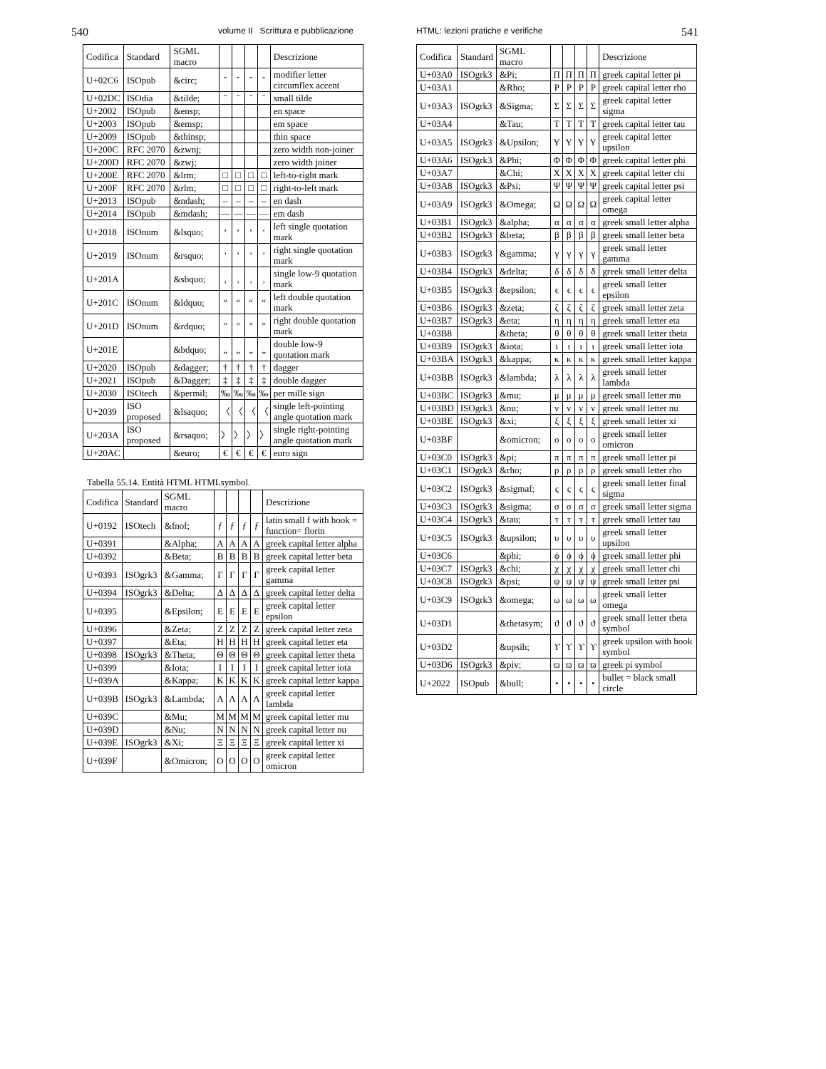540 volume II Scrittura e pubblicazione
| Codifica | Standard | SGML macro | | | | | Descrizione |
| --- | --- | --- | --- | --- | --- | --- | --- |
| U+02C6 | ISOpub | &circ; | ˆ | ˆ | ˆ | ˆ | modifier letter circumflex accent |
| U+02DC | ISOdia | &tilde; | ˜ | ˜ | ˜ | ˜ | small tilde |
| U+2002 | ISOpub | &ensp; | | | | | en space |
| U+2003 | ISOpub | &emsp; | | | | | em space |
| U+2009 | ISOpub | &thinsp; | | | | | thin space |
| U+200C | RFC 2070 | &zwnj; | | | | | zero width non-joiner |
| U+200D | RFC 2070 | &zwj; | | | | | zero width joiner |
| U+200E | RFC 2070 | &lrm; | □ | □ | □ | □ | left-to-right mark |
| U+200F | RFC 2070 | &rlm; | □ | □ | □ | □ | right-to-left mark |
| U+2013 | ISOpub | &ndash; | – | – | – | – | en dash |
| U+2014 | ISOpub | &mdash; | — | — | — | — | em dash |
| U+2018 | ISOnum | &lsquo; | ‘ | ‘ | ‘ | ‘ | left single quotation mark |
| U+2019 | ISOnum | &rsquo; | ’ | ’ | ’ | ’ | right single quotation mark |
| U+201A | | &sbquo; | ‚ | ‚ | ‚ | ‚ | single low-9 quotation mark |
| U+201C | ISOnum | &ldquo; | “ | “ | “ | “ | left double quotation mark |
| U+201D | ISOnum | &rdquo; | ” | ” | ” | ” | right double quotation mark |
| U+201E | | &bdquo; | „ | „ | „ | „ | double low-9 quotation mark |
| U+2020 | ISOpub | &dagger; | † | † | † | † | dagger |
| U+2021 | ISOpub | &Dagger; | ‡ | ‡ | ‡ | ‡ | double dagger |
| U+2030 | ISOtech | &permil; | ‰ | ‰ | ‰ | ‰ | per mille sign |
| U+2039 | ISO proposed | &lsaquo; | 〈 | 〈 | 〈 | 〈 | single left-pointing angle quotation mark |
| U+203A | ISO proposed | &rsaquo; | 〉 | 〉 | 〉 | 〉 | single right-pointing angle quotation mark |
| U+20AC | | &euro; | € | € | € | € | euro sign |
Tabella 55.14. Entità HTML HTMLsymbol.
| Codifica | Standard | SGML macro | | | | | Descrizione |
| --- | --- | --- | --- | --- | --- | --- | --- |
| U+0192 | ISOtech | &fnof; | ƒ | ƒ | ƒ | ƒ | latin small f with hook = function= florin |
| U+0391 | | &Alpha; | A | A | A | A | greek capital letter alpha |
| U+0392 | | &Beta; | B | B | B | B | greek capital letter beta |
| U+0393 | ISOgrk3 | &Gamma; | Γ | Γ | Γ | Γ | greek capital letter gamma |
| U+0394 | ISOgrk3 | &Delta; | Δ | Δ | Δ | Δ | greek capital letter delta |
| U+0395 | | &Epsilon; | E | E | E | E | greek capital letter epsilon |
| U+0396 | | &Zeta; | Z | Z | Z | Z | greek capital letter zeta |
| U+0397 | | &Eta; | H | H | H | H | greek capital letter eta |
| U+0398 | ISOgrk3 | &Theta; | Θ | Θ | Θ | Θ | greek capital letter theta |
| U+0399 | | &Iota; | I | I | I | I | greek capital letter iota |
| U+039A | | &Kappa; | K | K | K | K | greek capital letter kappa |
| U+039B | ISOgrk3 | &Lambda; | Λ | Λ | Λ | Λ | greek capital letter lambda |
| U+039C | | &Mu; | M | M | M | M | greek capital letter mu |
| U+039D | | &Nu; | N | N | N | N | greek capital letter nu |
| U+039E | ISOgrk3 | &Xi; | Ξ | Ξ | Ξ | Ξ | greek capital letter xi |
| U+039F | | &Omicron; | O | O | O | O | greek capital letter omicron |
HTML: lezioni pratiche e verifiche 541
| Codifica | Standard | SGML macro | | | | | Descrizione |
| --- | --- | --- | --- | --- | --- | --- | --- |
| U+03A0 | ISOgrk3 | &Pi; | Π | Π | Π | Π | greek capital letter pi |
| U+03A1 | | &Rho; | P | P | P | P | greek capital letter rho |
| U+03A3 | ISOgrk3 | &Sigma; | Σ | Σ | Σ | Σ | greek capital letter sigma |
| U+03A4 | | &Tau; | T | T | T | T | greek capital letter tau |
| U+03A5 | ISOgrk3 | &Upsilon; | Υ | Υ | Υ | Υ | greek capital letter upsilon |
| U+03A6 | ISOgrk3 | &Phi; | Φ | Φ | Φ | Φ | greek capital letter phi |
| U+03A7 | | &Chi; | X | X | X | X | greek capital letter chi |
| U+03A8 | ISOgrk3 | &Psi; | Ψ | Ψ | Ψ | Ψ | greek capital letter psi |
| U+03A9 | ISOgrk3 | &Omega; | Ω | Ω | Ω | Ω | greek capital letter omega |
| U+03B1 | ISOgrk3 | &alpha; | α | α | α | α | greek small letter alpha |
| U+03B2 | ISOgrk3 | &beta; | β | β | β | β | greek small letter beta |
| U+03B3 | ISOgrk3 | &gamma; | γ | γ | γ | γ | greek small letter gamma |
| U+03B4 | ISOgrk3 | &delta; | δ | δ | δ | δ | greek small letter delta |
| U+03B5 | ISOgrk3 | &epsilon; | ϵ | ϵ | ϵ | ϵ | greek small letter epsilon |
| U+03B6 | ISOgrk3 | &zeta; | ζ | ζ | ζ | ζ | greek small letter zeta |
| U+03B7 | ISOgrk3 | &eta; | η | η | η | η | greek small letter eta |
| U+03B8 | | &theta; | θ | θ | θ | θ | greek small letter theta |
| U+03B9 | ISOgrk3 | &iota; | ι | ι | ι | ι | greek small letter iota |
| U+03BA | ISOgrk3 | &kappa; | κ | κ | κ | κ | greek small letter kappa |
| U+03BB | ISOgrk3 | &lambda; | λ | λ | λ | λ | greek small letter lambda |
| U+03BC | ISOgrk3 | &mu; | μ | μ | μ | μ | greek small letter mu |
| U+03BD | ISOgrk3 | &nu; | ν | ν | ν | ν | greek small letter nu |
| U+03BE | ISOgrk3 | &xi; | ξ | ξ | ξ | ξ | greek small letter xi |
| U+03BF | | &omicron; | o | o | o | o | greek small letter omicron |
| U+03C0 | ISOgrk3 | &pi; | π | π | π | π | greek small letter pi |
| U+03C1 | ISOgrk3 | &rho; | ρ | ρ | ρ | ρ | greek small letter rho |
| U+03C2 | ISOgrk3 | &sigmaf; | ς | ς | ς | ς | greek small letter final sigma |
| U+03C3 | ISOgrk3 | &sigma; | σ | σ | σ | σ | greek small letter sigma |
| U+03C4 | ISOgrk3 | &tau; | τ | τ | τ | τ | greek small letter tau |
| U+03C5 | ISOgrk3 | &upsilon; | υ | υ | υ | υ | greek small letter upsilon |
| U+03C6 | | &phi; | ϕ | ϕ | ϕ | ϕ | greek small letter phi |
| U+03C7 | ISOgrk3 | &chi; | χ | χ | χ | χ | greek small letter chi |
| U+03C8 | ISOgrk3 | &psi; | ψ | ψ | ψ | ψ | greek small letter psi |
| U+03C9 | ISOgrk3 | &omega; | ω | ω | ω | ω | greek small letter omega |
| U+03D1 | | &thetasym; | ϑ | ϑ | ϑ | ϑ | greek small letter theta symbol |
| U+03D2 | | &upsih; | ϒ | ϒ | ϒ | ϒ | greek upsilon with hook symbol |
| U+03D6 | ISOgrk3 | &piv; | ϖ | ϖ | ϖ | ϖ | greek pi symbol |
| U+2022 | ISOpub | &bull; | • | • | • | • | bullet = black small circle |